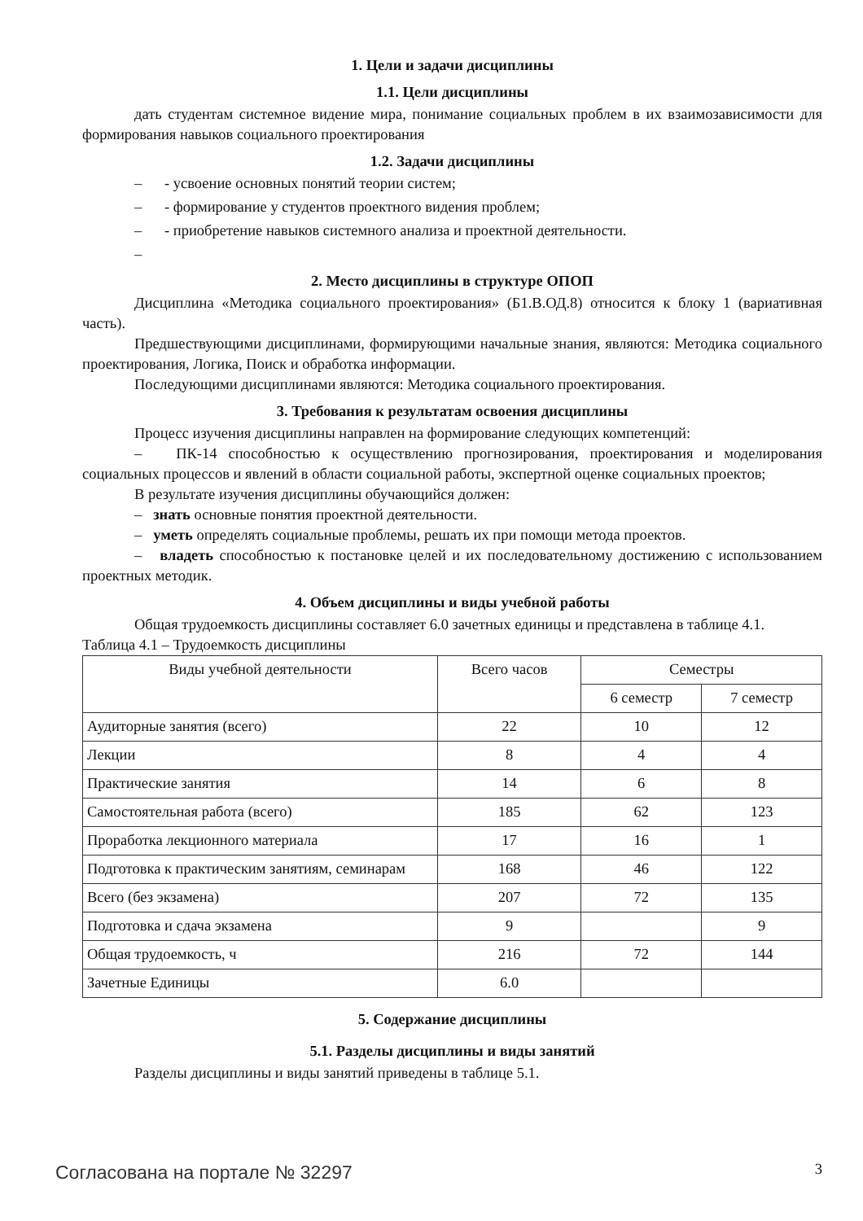1. Цели и задачи дисциплины
1.1. Цели дисциплины
дать студентам системное видение мира, понимание социальных проблем в их взаимозависимости для формирования навыков социального проектирования
1.2. Задачи дисциплины
– - усвоение основных понятий теории систем;
– - формирование у студентов проектного видения проблем;
– - приобретение навыков системного анализа и проектной деятельности.
–
2. Место дисциплины в структуре ОПОП
Дисциплина «Методика социального проектирования» (Б1.В.ОД.8) относится к блоку 1 (вариативная часть).
Предшествующими дисциплинами, формирующими начальные знания, являются: Методика социального проектирования, Логика, Поиск и обработка информации.
Последующими дисциплинами являются: Методика социального проектирования.
3. Требования к результатам освоения дисциплины
Процесс изучения дисциплины направлен на формирование следующих компетенций:
– ПК-14 способностью к осуществлению прогнозирования, проектирования и моделирования социальных процессов и явлений в области социальной работы, экспертной оценке социальных проектов;
В результате изучения дисциплины обучающийся должен:
– знать основные понятия проектной деятельности.
– уметь определять социальные проблемы, решать их при помощи метода проектов.
– владеть способностью к постановке целей и их последовательному достижению с использованием проектных методик.
4. Объем дисциплины и виды учебной работы
Общая трудоемкость дисциплины составляет 6.0 зачетных единицы и представлена в таблице 4.1.
Таблица 4.1 – Трудоемкость дисциплины
| Виды учебной деятельности | Всего часов | Семестры | |
| | | 6 семестр | 7 семестр |
| Аудиторные занятия (всего) | 22 | 10 | 12 |
| Лекции | 8 | 4 | 4 |
| Практические занятия | 14 | 6 | 8 |
| Самостоятельная работа (всего) | 185 | 62 | 123 |
| Проработка лекционного материала | 17 | 16 | 1 |
| Подготовка к практическим занятиям, семинарам | 168 | 46 | 122 |
| Всего (без экзамена) | 207 | 72 | 135 |
| Подготовка и сдача экзамена | 9 | | 9 |
| Общая трудоемкость, ч | 216 | 72 | 144 |
| Зачетные Единицы | 6.0 | | |
5. Содержание дисциплины
5.1. Разделы дисциплины и виды занятий
Разделы дисциплины и виды занятий приведены в таблице 5.1.
Согласована на портале № 32297 3